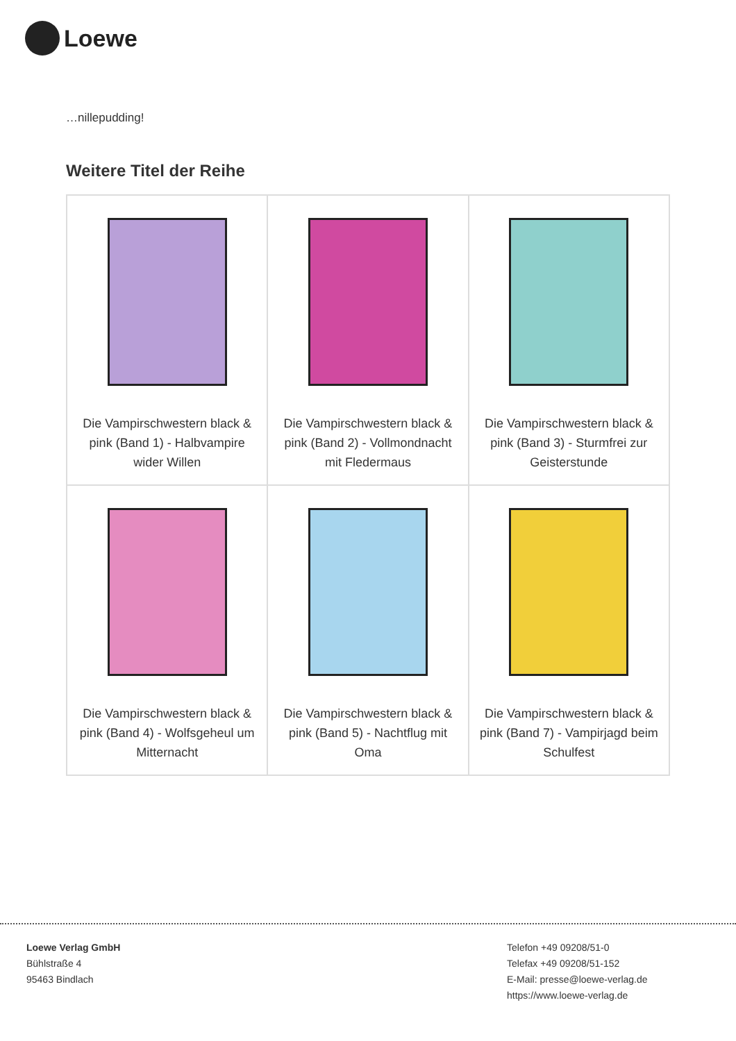Loewe
…nillepudding!
Weitere Titel der Reihe
| Die Vampirschwestern black & pink (Band 1) - Halbvampire wider Willen | Die Vampirschwestern black & pink (Band 2) - Vollmondnacht mit Fledermaus | Die Vampirschwestern black & pink (Band 3) - Sturmfrei zur Geisterstunde |
| Die Vampirschwestern black & pink (Band 4) - Wolfsgeheul um Mitternacht | Die Vampirschwestern black & pink (Band 5) - Nachtflug mit Oma | Die Vampirschwestern black & pink (Band 7) - Vampirjagd beim Schulfest |
Loewe Verlag GmbH
Bühlstraße 4
95463 Bindlach
Telefon +49 09208/51-0
Telefax +49 09208/51-152
E-Mail: presse@loewe-verlag.de
https://www.loewe-verlag.de